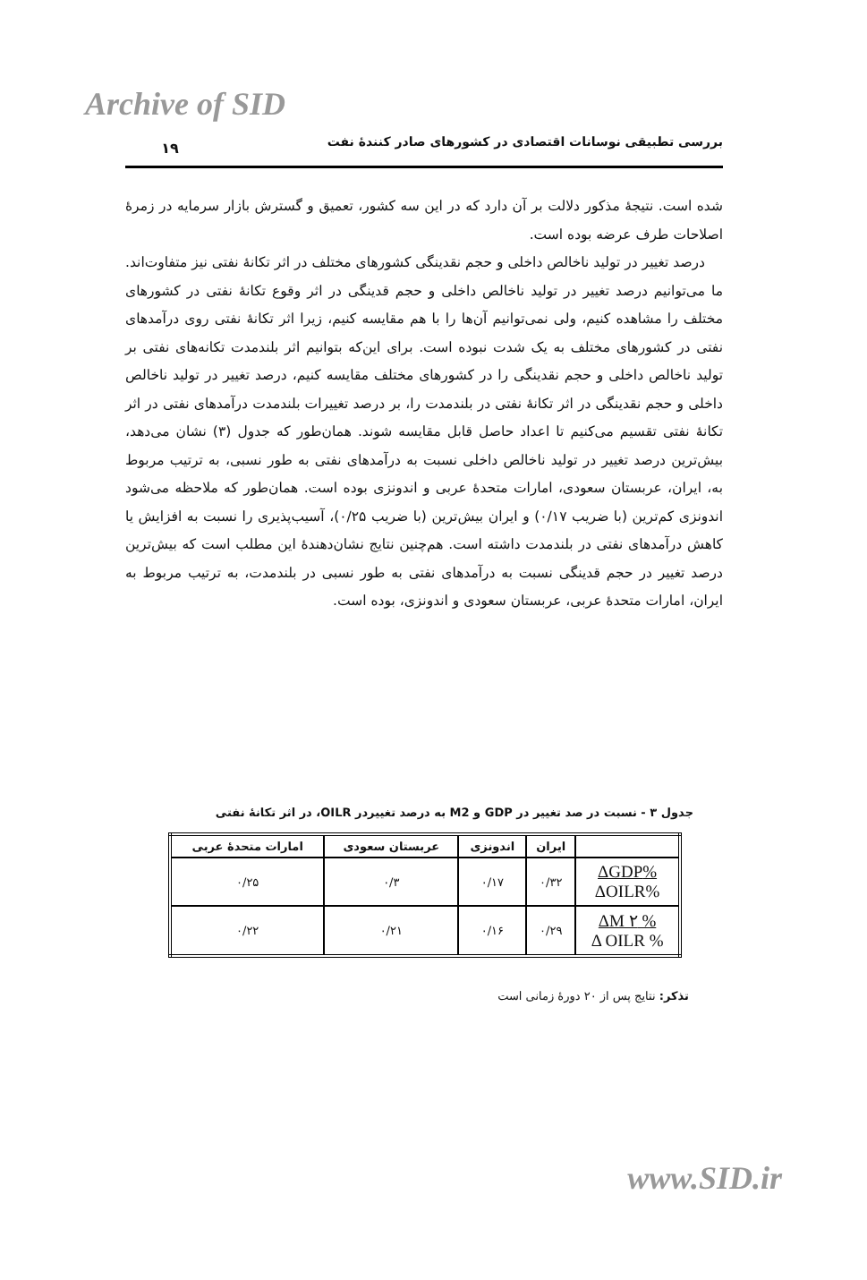Archive of SID
۱۹
بررسی تطبیقی نوسانات اقتصادی در کشورهای صادر کنندهٔ نفت
شده است. نتیجهٔ مذکور دلالت بر آن دارد که در این سه کشور، تعمیق و گسترش بازار سرمایه در زمرهٔ اصلاحات طرف عرضه بوده است.
درصد تغییر در تولید ناخالص داخلی و حجم نقدینگی کشورهای مختلف در اثر تکانهٔ نفتی نیز متفاوت‌اند. ما می‌توانیم درصد تغییر در تولید ناخالص داخلی و حجم قدینگی در اثر وقوع تکانهٔ نفتی در کشورهای مختلف را مشاهده کنیم، ولی نمی‌توانیم آن‌ها را با هم مقایسه کنیم، زیرا اثر تکانهٔ نفتی روی درآمدهای نفتی در کشورهای مختلف به یک شدت نبوده است. برای این‌که بتوانیم اثر بلندمدت تکانه‌های نفتی بر تولید ناخالص داخلی و حجم نقدینگی را در کشورهای مختلف مقایسه کنیم، درصد تغییر در تولید ناخالص داخلی و حجم نقدینگی در اثر تکانهٔ نفتی در بلندمدت را، بر درصد تغییرات بلندمدت درآمدهای نفتی در اثر تکانهٔ نفتی تقسیم می‌کنیم تا اعداد حاصل قابل مقایسه شوند. همان‌طور که جدول (۳) نشان می‌دهد، بیش‌ترین درصد تغییر در تولید ناخالص داخلی نسبت به درآمدهای نفتی به طور نسبی، به ترتیب مربوط به، ایران، عربستان سعودی، امارات متحدهٔ عربی و اندونزی بوده است. همان‌طور که ملاحظه می‌شود اندونزی کم‌ترین (با ضریب ۰/۱۷) و ایران بیش‌ترین (با ضریب ۰/۲۵)، آسیب‌پذیری را نسبت به افزایش یا کاهش درآمدهای نفتی در بلندمدت داشته است. هم‌چنین نتایج نشان‌دهندهٔ این مطلب است که بیش‌ترین درصد تغییر در حجم قدینگی نسبت به درآمدهای نفتی به طور نسبی در بلندمدت، به ترتیب مربوط به ایران، امارات متحدهٔ عربی، عربستان سعودی و اندونزی، بوده است.
جدول ۳ - نسبت در صد تغییر در GDP و M2 به درصد تغییردر OILR، در اثر تکانهٔ نفتی
| | ایران | اندونزی | عربستان سعودی | امارات متحدهٔ عربی |
| --- | --- | --- | --- | --- |
| %ΔGDP %ΔOILR | ۰/۳۲ | ۰/۱۷ | ۰/۳ | ۰/۲۵ |
| % ΔM ۲ % Δ OILR | ۰/۲۹ | ۰/۱۶ | ۰/۲۱ | ۰/۲۲ |
تذکر: نتایج پس از ۲۰ دورهٔ زمانی است
www.SID.ir